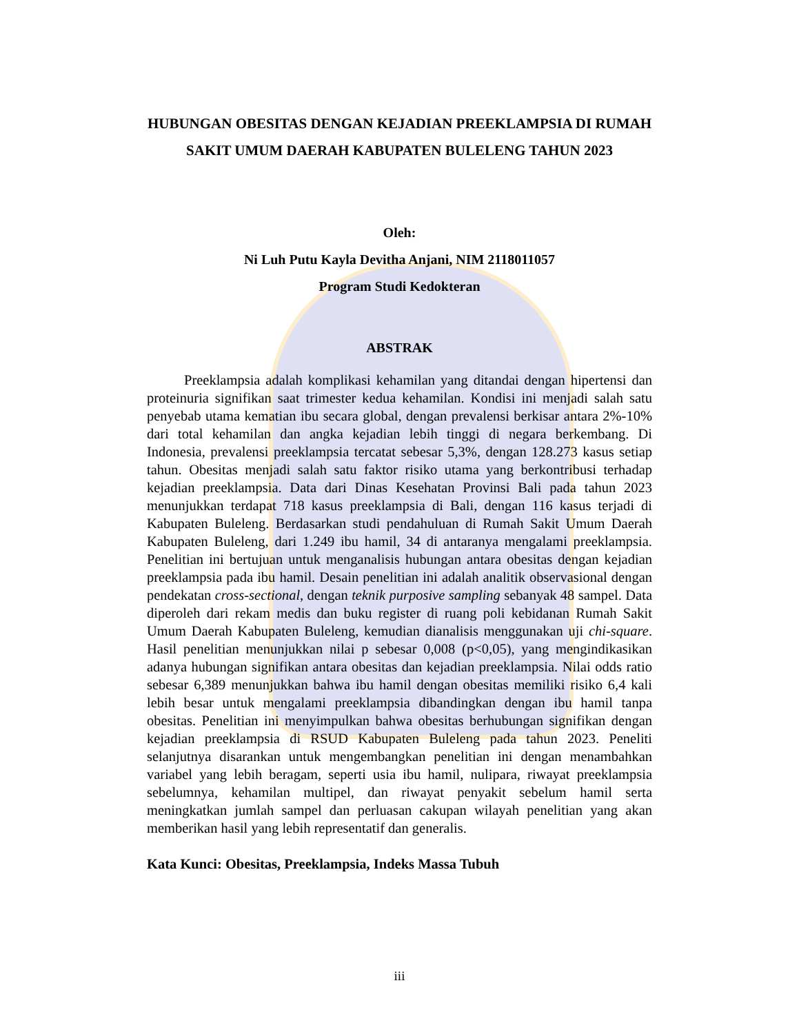HUBUNGAN OBESITAS DENGAN KEJADIAN PREEKLAMPSIA DI RUMAH SAKIT UMUM DAERAH KABUPATEN BULELENG TAHUN 2023
Oleh:
Ni Luh Putu Kayla Devitha Anjani, NIM 2118011057
Program Studi Kedokteran
ABSTRAK
Preeklampsia adalah komplikasi kehamilan yang ditandai dengan hipertensi dan proteinuria signifikan saat trimester kedua kehamilan. Kondisi ini menjadi salah satu penyebab utama kematian ibu secara global, dengan prevalensi berkisar antara 2%-10% dari total kehamilan dan angka kejadian lebih tinggi di negara berkembang. Di Indonesia, prevalensi preeklampsia tercatat sebesar 5,3%, dengan 128.273 kasus setiap tahun. Obesitas menjadi salah satu faktor risiko utama yang berkontribusi terhadap kejadian preeklampsia. Data dari Dinas Kesehatan Provinsi Bali pada tahun 2023 menunjukkan terdapat 718 kasus preeklampsia di Bali, dengan 116 kasus terjadi di Kabupaten Buleleng. Berdasarkan studi pendahuluan di Rumah Sakit Umum Daerah Kabupaten Buleleng, dari 1.249 ibu hamil, 34 di antaranya mengalami preeklampsia. Penelitian ini bertujuan untuk menganalisis hubungan antara obesitas dengan kejadian preeklampsia pada ibu hamil. Desain penelitian ini adalah analitik observasional dengan pendekatan cross-sectional, dengan teknik purposive sampling sebanyak 48 sampel. Data diperoleh dari rekam medis dan buku register di ruang poli kebidanan Rumah Sakit Umum Daerah Kabupaten Buleleng, kemudian dianalisis menggunakan uji chi-square. Hasil penelitian menunjukkan nilai p sebesar 0,008 (p<0,05), yang mengindikasikan adanya hubungan signifikan antara obesitas dan kejadian preeklampsia. Nilai odds ratio sebesar 6,389 menunjukkan bahwa ibu hamil dengan obesitas memiliki risiko 6,4 kali lebih besar untuk mengalami preeklampsia dibandingkan dengan ibu hamil tanpa obesitas. Penelitian ini menyimpulkan bahwa obesitas berhubungan signifikan dengan kejadian preeklampsia di RSUD Kabupaten Buleleng pada tahun 2023. Peneliti selanjutnya disarankan untuk mengembangkan penelitian ini dengan menambahkan variabel yang lebih beragam, seperti usia ibu hamil, nulipara, riwayat preeklampsia sebelumnya, kehamilan multipel, dan riwayat penyakit sebelum hamil serta meningkatkan jumlah sampel dan perluasan cakupan wilayah penelitian yang akan memberikan hasil yang lebih representatif dan generalis.
Kata Kunci: Obesitas, Preeklampsia, Indeks Massa Tubuh
iii